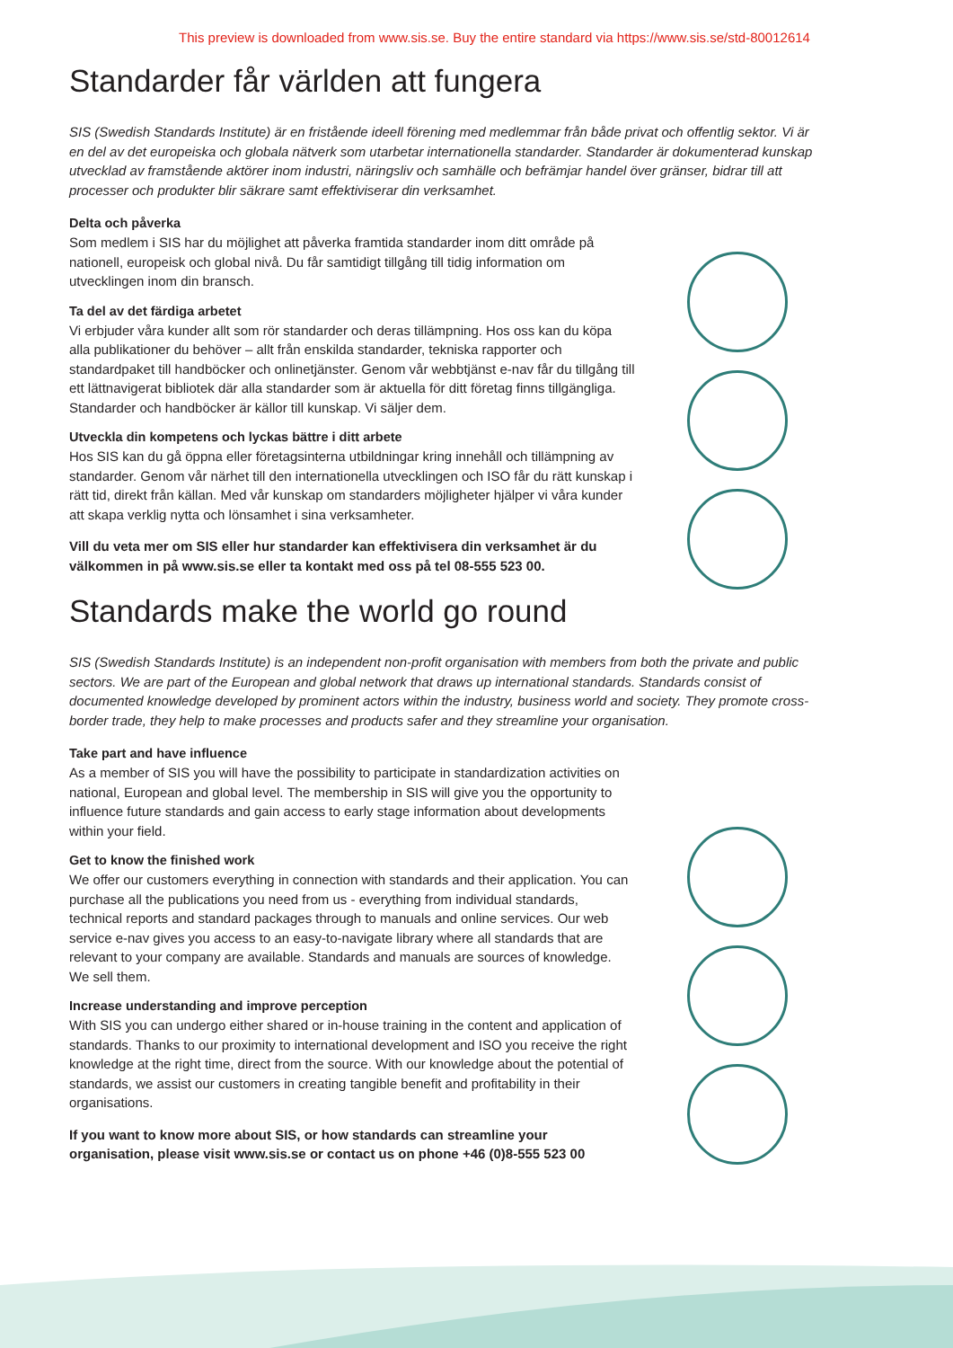This preview is downloaded from www.sis.se. Buy the entire standard via https://www.sis.se/std-80012614
Standarder får världen att fungera
SIS (Swedish Standards Institute) är en fristående ideell förening med medlemmar från både privat och offentlig sektor. Vi är en del av det europeiska och globala nätverk som utarbetar internationella standarder. Standarder är dokumenterad kunskap utvecklad av framstående aktörer inom industri, näringsliv och samhälle och befrämjar handel över gränser, bidrar till att processer och produkter blir säkrare samt effektiviserar din verksamhet.
Delta och påverka
Som medlem i SIS har du möjlighet att påverka framtida standarder inom ditt område på nationell, europeisk och global nivå. Du får samtidigt tillgång till tidig information om utvecklingen inom din bransch.
Ta del av det färdiga arbetet
Vi erbjuder våra kunder allt som rör standarder och deras tillämpning. Hos oss kan du köpa alla publikationer du behöver – allt från enskilda standarder, tekniska rapporter och standardpaket till handböcker och onlinetjänster. Genom vår webbtjänst e-nav får du tillgång till ett lättnavigerat bibliotek där alla standarder som är aktuella för ditt företag finns tillgängliga. Standarder och handböcker är källor till kunskap. Vi säljer dem.
Utveckla din kompetens och lyckas bättre i ditt arbete
Hos SIS kan du gå öppna eller företagsinterna utbildningar kring innehåll och tillämpning av standarder. Genom vår närhet till den internationella utvecklingen och ISO får du rätt kunskap i rätt tid, direkt från källan. Med vår kunskap om standarders möjligheter hjälper vi våra kunder att skapa verklig nytta och lönsamhet i sina verksamheter.
Vill du veta mer om SIS eller hur standarder kan effektivisera din verksamhet är du välkommen in på www.sis.se eller ta kontakt med oss på tel 08-555 523 00.
Standards make the world go round
SIS (Swedish Standards Institute) is an independent non-profit organisation with members from both the private and public sectors. We are part of the European and global network that draws up international standards. Standards consist of documented knowledge developed by prominent actors within the industry, business world and society. They promote cross-border trade, they help to make processes and products safer and they streamline your organisation.
Take part and have influence
As a member of SIS you will have the possibility to participate in standardization activities on national, European and global level. The membership in SIS will give you the opportunity to influence future standards and gain access to early stage information about developments within your field.
Get to know the finished work
We offer our customers everything in connection with standards and their application. You can purchase all the publications you need from us - everything from individual standards, technical reports and standard packages through to manuals and online services. Our web service e-nav gives you access to an easy-to-navigate library where all standards that are relevant to your company are available. Standards and manuals are sources of knowledge. We sell them.
Increase understanding and improve perception
With SIS you can undergo either shared or in-house training in the content and application of standards. Thanks to our proximity to international development and ISO you receive the right knowledge at the right time, direct from the source. With our knowledge about the potential of standards, we assist our customers in creating tangible benefit and profitability in their organisations.
If you want to know more about SIS, or how standards can streamline your organisation, please visit www.sis.se or contact us on phone +46 (0)8-555 523 00